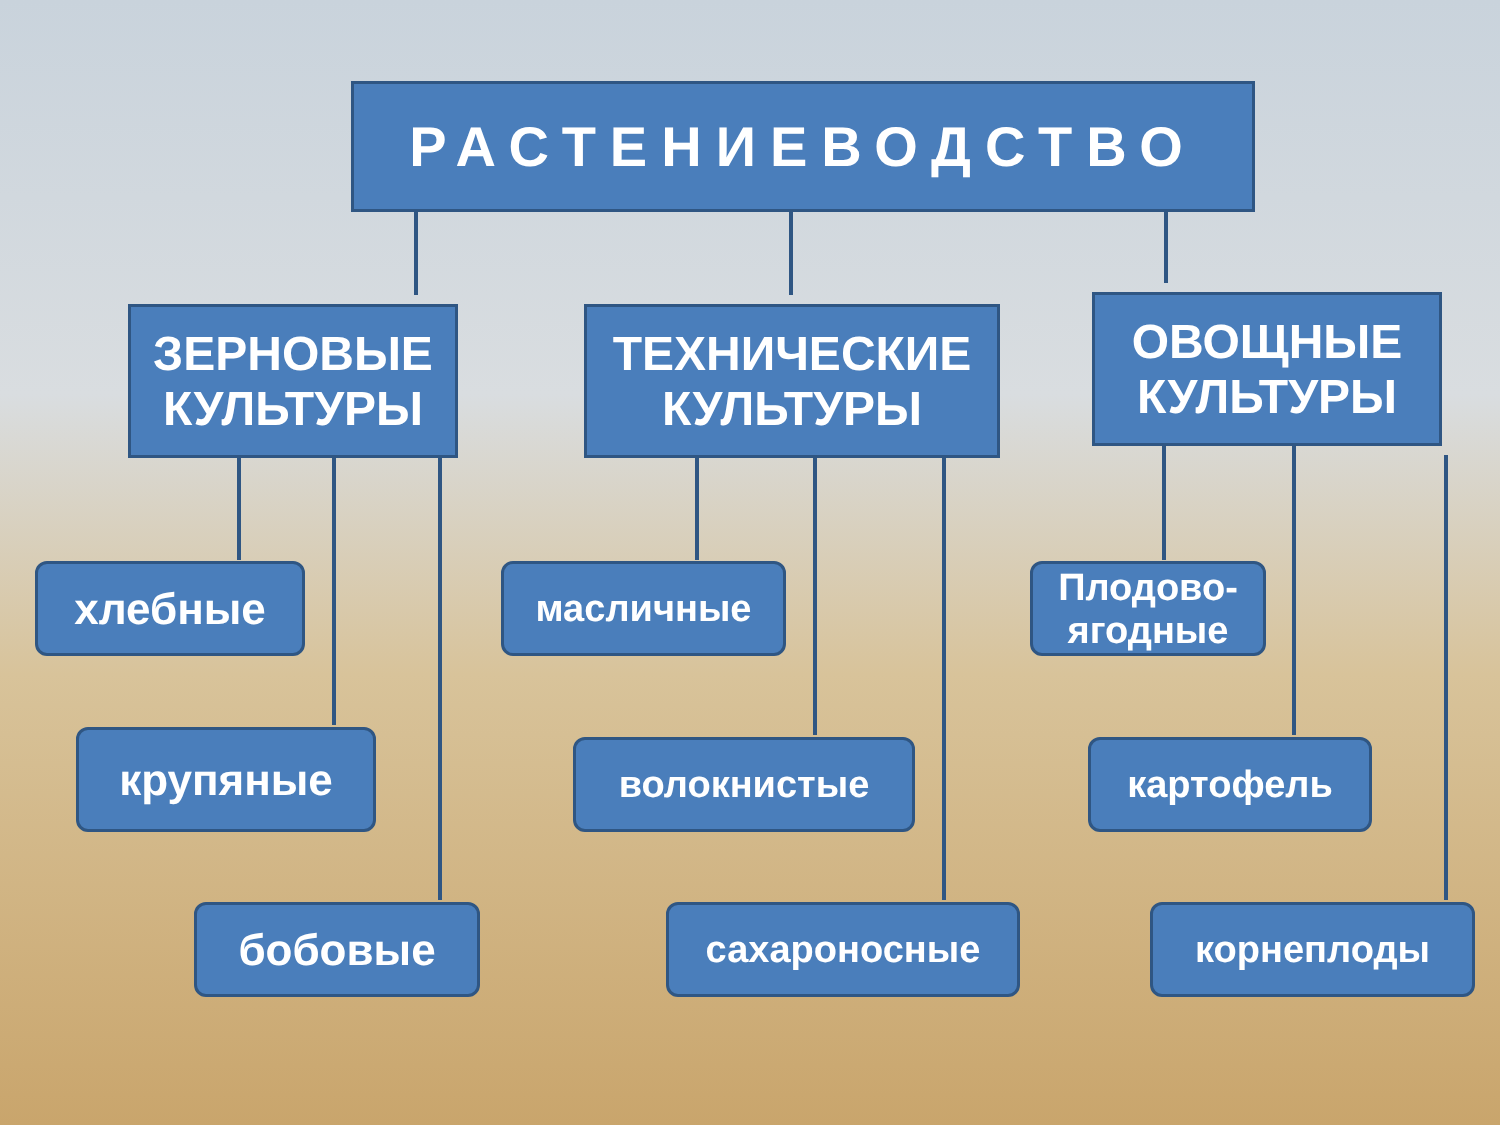РАСТЕНИЕВОДСТВО
ЗЕРНОВЫЕ
КУЛЬТУРЫ
ТЕХНИЧЕСКИЕ
КУЛЬТУРЫ
ОВОЩНЫЕ
КУЛЬТУРЫ
хлебные
крупяные
бобовые
масличные
волокнистые
сахароносные
Плодово-
ягодные
картофель
корнеплоды